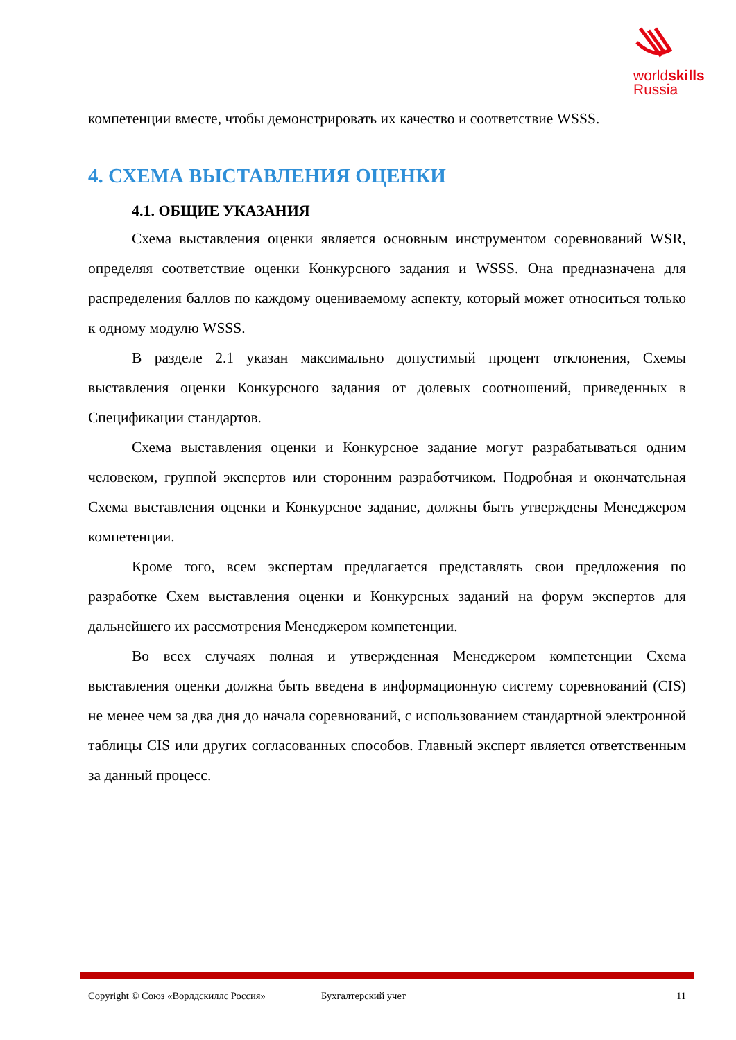worldskills
Russia
компетенции вместе, чтобы демонстрировать их качество и соответствие WSSS.
4. СХЕМА ВЫСТАВЛЕНИЯ ОЦЕНКИ
4.1. ОБЩИЕ УКАЗАНИЯ
Схема выставления оценки является основным инструментом соревнований WSR, определяя соответствие оценки Конкурсного задания и WSSS. Она предназначена для распределения баллов по каждому оцениваемому аспекту, который может относиться только к одному модулю WSSS.
В разделе 2.1 указан максимально допустимый процент отклонения, Схемы выставления оценки Конкурсного задания от долевых соотношений, приведенных в Спецификации стандартов.
Схема выставления оценки и Конкурсное задание могут разрабатываться одним человеком, группой экспертов или сторонним разработчиком. Подробная и окончательная Схема выставления оценки и Конкурсное задание, должны быть утверждены Менеджером компетенции.
Кроме того, всем экспертам предлагается представлять свои предложения по разработке Схем выставления оценки и Конкурсных заданий на форум экспертов для дальнейшего их рассмотрения Менеджером компетенции.
Во всех случаях полная и утвержденная Менеджером компетенции Схема выставления оценки должна быть введена в информационную систему соревнований (CIS) не менее чем за два дня до начала соревнований, с использованием стандартной электронной таблицы CIS или других согласованных способов. Главный эксперт является ответственным за данный процесс.
Copyright © Союз «Ворлдскиллс Россия» Бухгалтерский учет 11